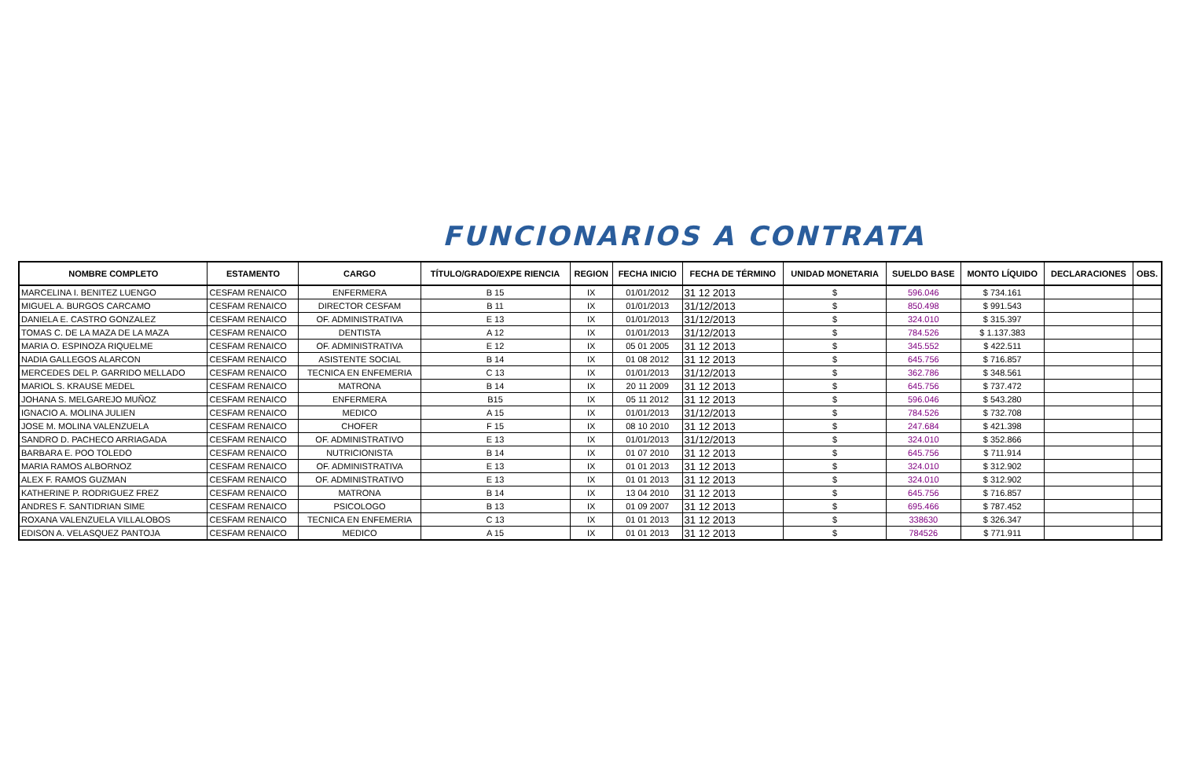FUNCIONARIOS A CONTRATA
| NOMBRE COMPLETO | ESTAMENTO | CARGO | TÍTULO/GRADO/EXPE RIENCIA | REGION | FECHA INICIO | FECHA DE TÉRMINO | UNIDAD MONETARIA | SUELDO BASE | MONTO LÍQUIDO | DECLARACIONES | OBS. |
| --- | --- | --- | --- | --- | --- | --- | --- | --- | --- | --- | --- |
| MARCELINA I. BENITEZ LUENGO | CESFAM RENAICO | ENFERMERA | B 15 | IX | 01/01/2012 | 31 12 2013 | $ | 596.046 | $ 734.161 | | |
| MIGUEL A. BURGOS CARCAMO | CESFAM RENAICO | DIRECTOR CESFAM | B 11 | IX | 01/01/2013 | 31/12/2013 | $ | 850.498 | $ 991.543 | | |
| DANIELA E. CASTRO GONZALEZ | CESFAM RENAICO | OF. ADMINISTRATIVA | E 13 | IX | 01/01/2013 | 31/12/2013 | $ | 324.010 | $ 315.397 | | |
| TOMAS C. DE LA MAZA DE LA MAZA | CESFAM RENAICO | DENTISTA | A 12 | IX | 01/01/2013 | 31/12/2013 | $ | 784.526 | $ 1.137.383 | | |
| MARIA O. ESPINOZA RIQUELME | CESFAM RENAICO | OF. ADMINISTRATIVA | E 12 | IX | 05 01 2005 | 31 12 2013 | $ | 345.552 | $ 422.511 | | |
| NADIA GALLEGOS ALARCON | CESFAM RENAICO | ASISTENTE SOCIAL | B 14 | IX | 01 08 2012 | 31 12 2013 | $ | 645.756 | $ 716.857 | | |
| MERCEDES DEL P. GARRIDO MELLADO | CESFAM RENAICO | TECNICA EN ENFEMERIA | C 13 | IX | 01/01/2013 | 31/12/2013 | $ | 362.786 | $ 348.561 | | |
| MARIOL S. KRAUSE MEDEL | CESFAM RENAICO | MATRONA | B 14 | IX | 20 11 2009 | 31 12 2013 | $ | 645.756 | $ 737.472 | | |
| JOHANA S. MELGAREJO MUÑOZ | CESFAM RENAICO | ENFERMERA | B15 | IX | 05 11 2012 | 31 12 2013 | $ | 596.046 | $ 543.280 | | |
| IGNACIO A. MOLINA JULIEN | CESFAM RENAICO | MEDICO | A 15 | IX | 01/01/2013 | 31/12/2013 | $ | 784.526 | $ 732.708 | | |
| JOSE M. MOLINA VALENZUELA | CESFAM RENAICO | CHOFER | F 15 | IX | 08 10 2010 | 31 12 2013 | $ | 247.684 | $ 421.398 | | |
| SANDRO D. PACHECO ARRIAGADA | CESFAM RENAICO | OF. ADMINISTRATIVO | E 13 | IX | 01/01/2013 | 31/12/2013 | $ | 324.010 | $ 352.866 | | |
| BARBARA E. POO TOLEDO | CESFAM RENAICO | NUTRICIONISTA | B 14 | IX | 01 07 2010 | 31 12 2013 | $ | 645.756 | $ 711.914 | | |
| MARIA RAMOS ALBORNOZ | CESFAM RENAICO | OF. ADMINISTRATIVA | E 13 | IX | 01 01 2013 | 31 12 2013 | $ | 324.010 | $ 312.902 | | |
| ALEX F. RAMOS GUZMAN | CESFAM RENAICO | OF. ADMINISTRATIVO | E 13 | IX | 01 01 2013 | 31 12 2013 | $ | 324.010 | $ 312.902 | | |
| KATHERINE P. RODRIGUEZ FREZ | CESFAM RENAICO | MATRONA | B 14 | IX | 13 04 2010 | 31 12 2013 | $ | 645.756 | $ 716.857 | | |
| ANDRES F. SANTIDRIAN SIME | CESFAM RENAICO | PSICOLOGO | B 13 | IX | 01 09 2007 | 31 12 2013 | $ | 695.466 | $ 787.452 | | |
| ROXANA VALENZUELA VILLALOBOS | CESFAM RENAICO | TECNICA EN ENFEMERIA | C 13 | IX | 01 01 2013 | 31 12 2013 | $ | 338630 | $ 326.347 | | |
| EDISON A. VELASQUEZ PANTOJA | CESFAM RENAICO | MEDICO | A 15 | IX | 01 01 2013 | 31 12 2013 | $ | 784526 | $ 771.911 | | |